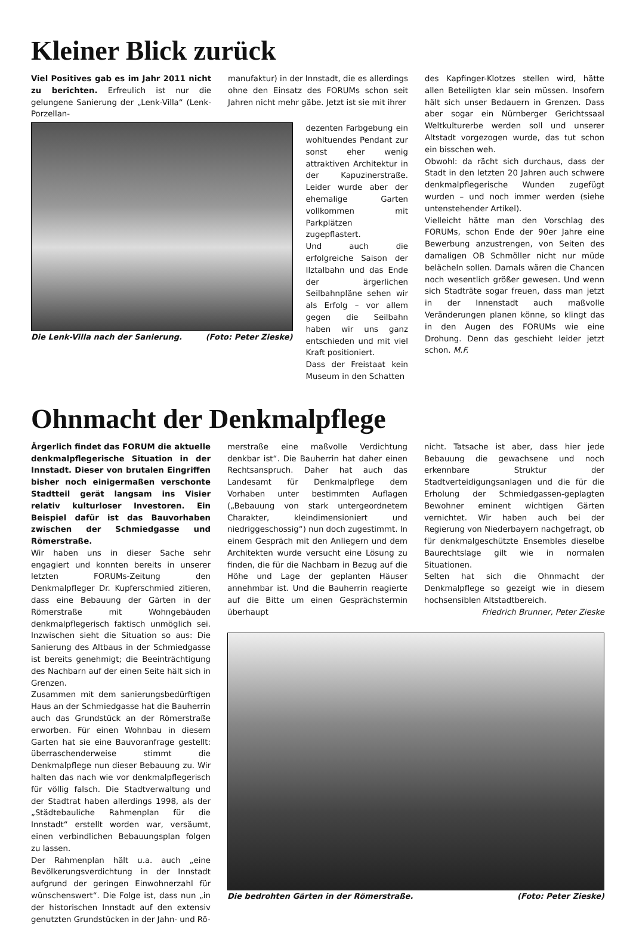Kleiner Blick zurück
Viel Positives gab es im Jahr 2011 nicht zu berichten. Erfreulich ist nur die gelungene Sanierung der „Lenk-Villa“ (Lenk-Porzellan-
manufaktur) in der Innstadt, die es allerdings ohne den Einsatz des FORUMs schon seit Jahren nicht mehr gäbe. Jetzt ist sie mit ihrer
Die Lenk-Villa nach der Sanierung. (Foto: Peter Zieske) dezenten Farbgebung ein wohltuendes Pendant zur sonst eher wenig attraktiven Architektur in der Kapuzinerstraße. Leider wurde aber der ehemalige Garten vollkommen mit Parkplätzen zugepflastert.
Und auch die erfolgreiche Saison der Ilztalbahn und das Ende der ärgerlichen Seilbahnpläne sehen wir als Erfolg – vor allem gegen die Seilbahn haben wir uns ganz entschieden und mit viel Kraft positioniert.
Dass der Freistaat kein Museum in den Schatten
des Kapfinger-Klotzes stellen wird, hätte allen Beteiligten klar sein müssen. Insofern hält sich unser Bedauern in Grenzen. Dass aber sogar ein Nürnberger Gerichtssaal Weltkulturerbe werden soll und unserer Altstadt vorgezogen wurde, das tut schon ein bisschen weh.
Obwohl: da rächt sich durchaus, dass der Stadt in den letzten 20 Jahren auch schwere denkmalpflegerische Wunden zugefügt wurden – und noch immer werden (siehe untenstehender Artikel).
Vielleicht hätte man den Vorschlag des FORUMs, schon Ende der 90er Jahre eine Bewerbung anzustrengen, von Seiten des damaligen OB Schmöller nicht nur müde belächeln sollen. Damals wären die Chancen noch wesentlich größer gewesen. Und wenn sich Stadträte sogar freuen, dass man jetzt in der Innenstadt auch maßvolle Veränderungen planen könne, so klingt das in den Augen des FORUMs wie eine Drohung. Denn das geschieht leider jetzt schon. M.F.
Ohnmacht der Denkmalpflege
Ärgerlich findet das FORUM die aktuelle denkmalpflegerische Situation in der Innstadt. Dieser von brutalen Eingriffen bisher noch einigermaßen verschonte Stadtteil gerät langsam ins Visier relativ kulturloser Investoren. Ein Beispiel dafür ist das Bauvorhaben zwischen der Schmiedgasse und Römerstraße.
Wir haben uns in dieser Sache sehr engagiert und konnten bereits in unserer letzten FORUMs-Zeitung den Denkmalpfleger Dr. Kupferschmied zitieren, dass eine Bebauung der Gärten in der Römerstraße mit Wohngebäuden denkmalpflegerisch faktisch unmöglich sei. Inzwischen sieht die Situation so aus: Die Sanierung des Altbaus in der Schmiedgasse ist bereits genehmigt; die Beeinträchtigung des Nachbarn auf der einen Seite hält sich in Grenzen.
Zusammen mit dem sanierungsbedürftigen Haus an der Schmiedgasse hat die Bauherrin auch das Grundstück an der Römerstraße erworben. Für einen Wohnbau in diesem Garten hat sie eine Bauvoranfrage gestellt: überraschenderweise stimmt die Denkmalpflege nun dieser Bebauung zu. Wir halten das nach wie vor denkmalpflegerisch für völlig falsch. Die Stadtverwaltung und der Stadtrat haben allerdings 1998, als der „Städtebauliche Rahmenplan für die Innstadt“ erstellt worden war, versäumt, einen verbindlichen Bebauungsplan folgen zu lassen.
Der Rahmenplan hält u.a. auch „eine Bevölkerungsverdichtung in der Innstadt aufgrund der geringen Einwohnerzahl für wünschenswert“. Die Folge ist, dass nun „in der historischen Innstadt auf den extensiv genutzten Grundstücken in der Jahn- und Rö-
merstraße eine maßvolle Verdichtung denkbar ist“. Die Bauherrin hat daher einen Rechtsanspruch. Daher hat auch das Landesamt für Denkmalpflege dem Vorhaben unter bestimmten Auflagen („Bebauung von stark untergeordnetem Charakter, kleindimensioniert und niedriggeschossig“) nun doch zugestimmt. In einem Gespräch mit den Anliegern und dem Architekten wurde versucht eine Lösung zu finden, die für die Nachbarn in Bezug auf die Höhe und Lage der geplanten Häuser annehmbar ist. Und die Bauherrin reagierte auf die Bitte um einen Gesprächstermin überhaupt
nicht. Tatsache ist aber, dass hier jede Bebauung die gewachsene und noch erkennbare Struktur der Stadtverteidigungsanlagen und die für die Erholung der Schmiedgassen-geplagten Bewohner eminent wichtigen Gärten vernichtet. Wir haben auch bei der Regierung von Niederbayern nachgefragt, ob für denkmalgeschützte Ensembles dieselbe Baurechtslage gilt wie in normalen Situationen.
Selten hat sich die Ohnmacht der Denkmalpflege so gezeigt wie in diesem hochsensiblen Altstadtbereich.
Friedrich Brunner, Peter Zieske
Die bedrohten Gärten in der Römerstraße. (Foto: Peter Zieske)